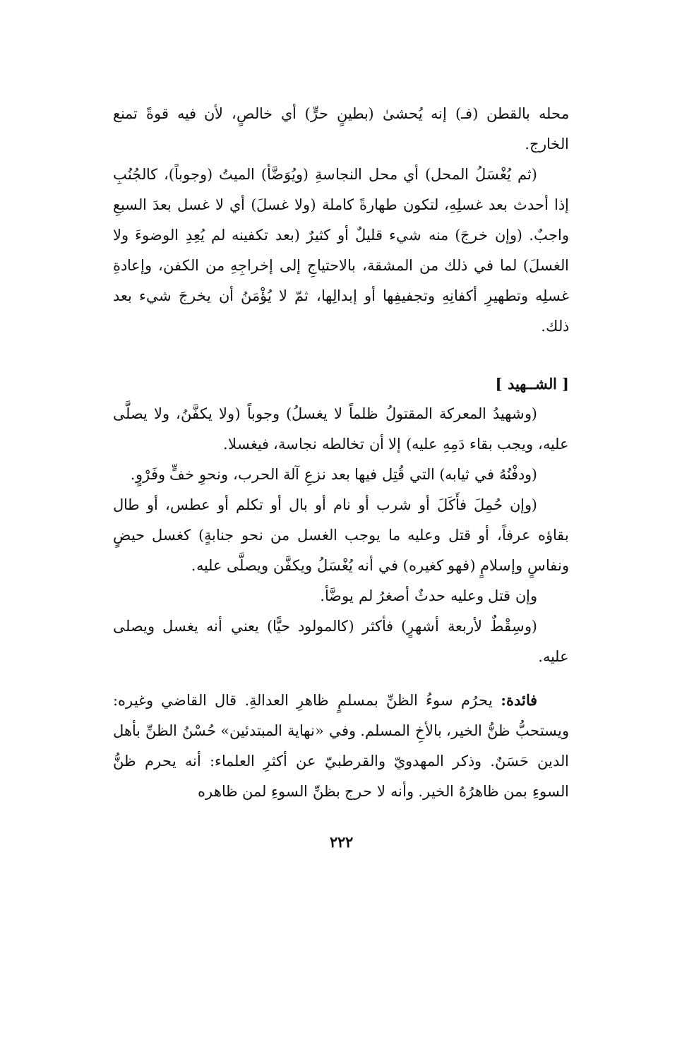محله بالقطن (فـ) إنه يُحشىٰ (بطينٍ حرٍّ) أي خالصٍ، لأن فيه قوةً تمنع الخارج.
(ثم يُغْسَلُ المحل) أي محل النجاسةِ (ويُوَضَّأ) الميتُ (وجوباً)، كالجُنُبِ إذا أحدث بعد غسلِهِ، لتكون طهارةً كاملة (ولا غسلَ) أي لا غسل بعدَ السبعِ واجبٌ. (وإن خرجَ) منه شيء قليلٌ أو كثيرٌ (بعد تكفينه لم يُعِدِ الوضوءَ ولا الغسلَ) لما في ذلك من المشقة، بالاحتياجِ إلى إخراجِهِ من الكفن، وإعادةِ غسلِه وتطهيرِ أكفانِهِ وتجفيفِها أو إبدالِها، ثمّ لا يُؤْمَنُ أن يخرجَ شيء بعد ذلك.
[ الشــهيد ]
(وشهيدُ المعركة المقتولُ ظلماً لا يغسلُ) وجوباً (ولا يكفَّنُ، ولا يصلَّى عليه، ويجب بقاء دَمِهِ عليه) إلا أن تخالطه نجاسة، فيغسلا.
(ودفْنُهُ في ثيابه) التي قُتِل فيها بعد نزعِ آلة الحرب، ونحوِ خفٍّ وفَرْوٍ.
(وإن حُمِلَ فأَكَلَ أو شرب أو نام أو بال أو تكلم أو عطس، أو طال بقاؤه عرفاً، أو قتل وعليه ما يوجب الغسل من نحو جنابةٍ) كغسل حيضٍ ونفاسٍ وإسلامٍ (فهو كغيره) في أنه يُغْسَلُ ويكفَّن ويصلَّى عليه.
وإن قتل وعليه حدثٌ أصغرُ لم يوضَّأ.
(وسِقْطٌ لأربعة أشهرٍ) فأكثر (كالمولود حيًّا) يعني أنه يغسل ويصلى عليه.
فائدة: يحرُم سوءُ الظنِّ بمسلمٍ ظاهرِ العدالةِ. قال القاضي وغيره: ويستحبُّ ظنُّ الخير، بالأخِ المسلم. وفي «نهاية المبتدئين» حُسْنُ الظنِّ بأهل الدين حَسَنٌ. وذكر المهدويّ والقرطبيّ عن أكثرِ العلماء: أنه يحرم ظنُّ السوءِ بمن ظاهرُهُ الخير. وأنه لا حرج بظنِّ السوءِ لمن ظاهره
٢٢٢